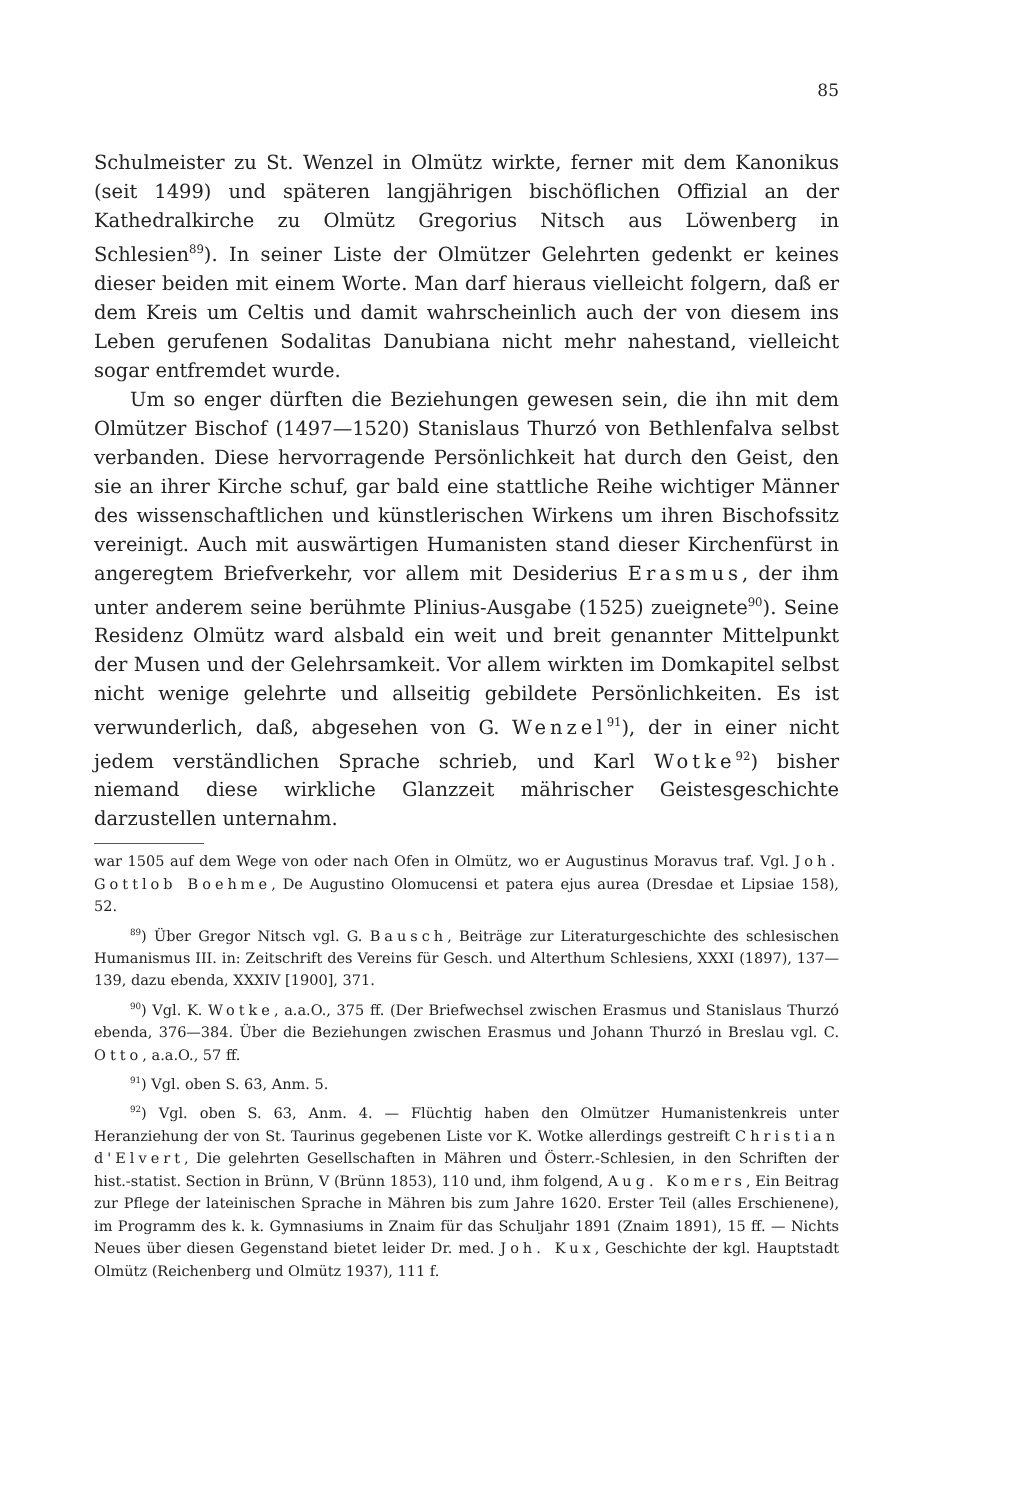85
Schulmeister zu St. Wenzel in Olmütz wirkte, ferner mit dem Kanonikus (seit 1499) und späteren langjährigen bischöflichen Offizial an der Kathedralkirche zu Olmütz Gregorius Nitsch aus Löwenberg in Schlesien<sup>89</sup>). In seiner Liste der Olmützer Gelehrten gedenkt er keines dieser beiden mit einem Worte. Man darf hieraus vielleicht folgern, daß er dem Kreis um Celtis und damit wahrscheinlich auch der von diesem ins Leben gerufenen Sodalitas Danubiana nicht mehr nahestand, vielleicht sogar entfremdet wurde.
Um so enger dürften die Beziehungen gewesen sein, die ihn mit dem Olmützer Bischof (1497—1520) Stanislaus Thurzó von Bethlenfalva selbst verbanden. Diese hervorragende Persönlichkeit hat durch den Geist, den sie an ihrer Kirche schuf, gar bald eine stattliche Reihe wichtiger Männer des wissenschaftlichen und künstlerischen Wirkens um ihren Bischofssitz vereinigt. Auch mit auswärtigen Humanisten stand dieser Kirchenfürst in angeregtem Briefverkehr, vor allem mit Desiderius Erasmus, der ihm unter anderem seine berühmte Plinius-Ausgabe (1525) zueignete<sup>90</sup>). Seine Residenz Olmütz ward alsbald ein weit und breit genannter Mittelpunkt der Musen und der Gelehrsamkeit. Vor allem wirkten im Domkapitel selbst nicht wenige gelehrte und allseitig gebildete Persönlichkeiten. Es ist verwunderlich, daß, abgesehen von G. Wenzel<sup>91</sup>), der in einer nicht jedem verständlichen Sprache schrieb, und Karl Wotke<sup>92</sup>) bisher niemand diese wirkliche Glanzzeit mährischer Geistesgeschichte darzustellen unternahm.
war 1505 auf dem Wege von oder nach Ofen in Olmütz, wo er Augustinus Moravus traf. Vgl. Joh. Gottlob Boehme, De Augustino Olomucensi et patera ejus aurea (Dresdae et Lipsiae 158), 52.
<sup>89</sup>) Über Gregor Nitsch vgl. G. Bausch, Beiträge zur Literaturgeschichte des schlesischen Humanismus III. in: Zeitschrift des Vereins für Gesch. und Alterthum Schlesiens, XXXI (1897), 137—139, dazu ebenda, XXXIV [1900], 371.
<sup>90</sup>) Vgl. K. Wotke, a.a.O., 375 ff. (Der Briefwechsel zwischen Erasmus und Stanislaus Thurzó ebenda, 376—384. Über die Beziehungen zwischen Erasmus und Johann Thurzó in Breslau vgl. C. Otto, a.a.O., 57 ff.
<sup>91</sup>) Vgl. oben S. 63, Anm. 5.
<sup>92</sup>) Vgl. oben S. 63, Anm. 4. — Flüchtig haben den Olmützer Humanistenkreis unter Heranziehung der von St. Taurinus gegebenen Liste vor K. Wotke allerdings gestreift Christian d'Elvert, Die gelehrten Gesellschaften in Mähren und Österr.-Schlesien, in den Schriften der hist.-statist. Section in Brünn, V (Brünn 1853), 110 und, ihm folgend, Aug. Komers, Ein Beitrag zur Pflege der lateinischen Sprache in Mähren bis zum Jahre 1620. Erster Teil (alles Erschienene), im Programm des k. k. Gymnasiums in Znaim für das Schuljahr 1891 (Znaim 1891), 15 ff. — Nichts Neues über diesen Gegenstand bietet leider Dr. med. Joh. Kux, Geschichte der kgl. Hauptstadt Olmütz (Reichenberg und Olmütz 1937), 111 f.